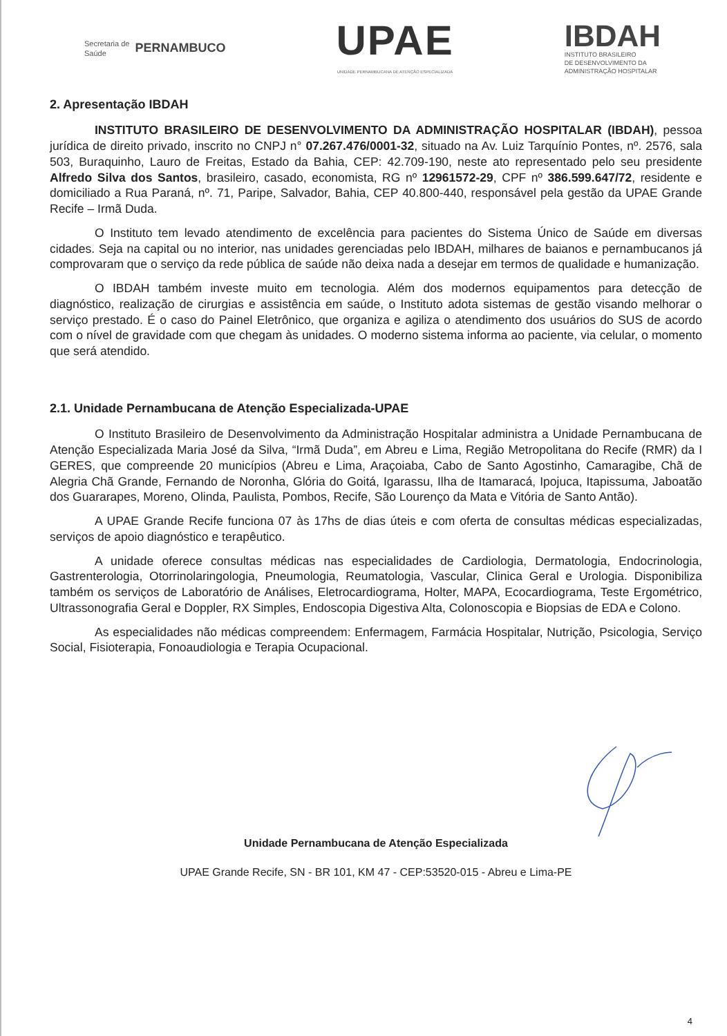Secretaria de
Saúde PERNAMBUCO
UPAE
UNIDADE PERNAMBUCANA DE ATENÇÃO ESPECIALIZADA
IBDAH
INSTITUTO BRASILEIRO
DE DESENVOLVIMENTO DA
ADMINISTRAÇÃO HOSPITALAR
2. Apresentação IBDAH
INSTITUTO BRASILEIRO DE DESENVOLVIMENTO DA ADMINISTRAÇÃO HOSPITALAR (IBDAH), pessoa jurídica de direito privado, inscrito no CNPJ n° 07.267.476/0001-32, situado na Av. Luiz Tarquínio Pontes, nº. 2576, sala 503, Buraquinho, Lauro de Freitas, Estado da Bahia, CEP: 42.709-190, neste ato representado pelo seu presidente Alfredo Silva dos Santos, brasileiro, casado, economista, RG nº 12961572-29, CPF nº 386.599.647/72, residente e domiciliado a Rua Paraná, nº. 71, Paripe, Salvador, Bahia, CEP 40.800-440, responsável pela gestão da UPAE Grande Recife – Irmã Duda.
O Instituto tem levado atendimento de excelência para pacientes do Sistema Único de Saúde em diversas cidades. Seja na capital ou no interior, nas unidades gerenciadas pelo IBDAH, milhares de baianos e pernambucanos já comprovaram que o serviço da rede pública de saúde não deixa nada a desejar em termos de qualidade e humanização.
O IBDAH também investe muito em tecnologia. Além dos modernos equipamentos para detecção de diagnóstico, realização de cirurgias e assistência em saúde, o Instituto adota sistemas de gestão visando melhorar o serviço prestado. É o caso do Painel Eletrônico, que organiza e agiliza o atendimento dos usuários do SUS de acordo com o nível de gravidade com que chegam às unidades. O moderno sistema informa ao paciente, via celular, o momento que será atendido.
2.1. Unidade Pernambucana de Atenção Especializada-UPAE
O Instituto Brasileiro de Desenvolvimento da Administração Hospitalar administra a Unidade Pernambucana de Atenção Especializada Maria José da Silva, “Irmã Duda”, em Abreu e Lima, Região Metropolitana do Recife (RMR) da I GERES, que compreende 20 municípios (Abreu e Lima, Araçoiaba, Cabo de Santo Agostinho, Camaragibe, Chã de Alegria Chã Grande, Fernando de Noronha, Glória do Goitá, Igarassu, Ilha de Itamaracá, Ipojuca, Itapissuma, Jaboatão dos Guararapes, Moreno, Olinda, Paulista, Pombos, Recife, São Lourenço da Mata e Vitória de Santo Antão).
A UPAE Grande Recife funciona 07 às 17hs de dias úteis e com oferta de consultas médicas especializadas, serviços de apoio diagnóstico e terapêutico.
A unidade oferece consultas médicas nas especialidades de Cardiologia, Dermatologia, Endocrinologia, Gastrenterologia, Otorrinolaringologia, Pneumologia, Reumatologia, Vascular, Clinica Geral e Urologia. Disponibiliza também os serviços de Laboratório de Análises, Eletrocardiograma, Holter, MAPA, Ecocardiograma, Teste Ergométrico, Ultrassonografia Geral e Doppler, RX Simples, Endoscopia Digestiva Alta, Colonoscopia e Biopsias de EDA e Colono.
As especialidades não médicas compreendem: Enfermagem, Farmácia Hospitalar, Nutrição, Psicologia, Serviço Social, Fisioterapia, Fonoaudiologia e Terapia Ocupacional.
Unidade Pernambucana de Atenção Especializada
UPAE Grande Recife, SN - BR 101, KM 47 - CEP:53520-015 - Abreu e Lima-PE
4